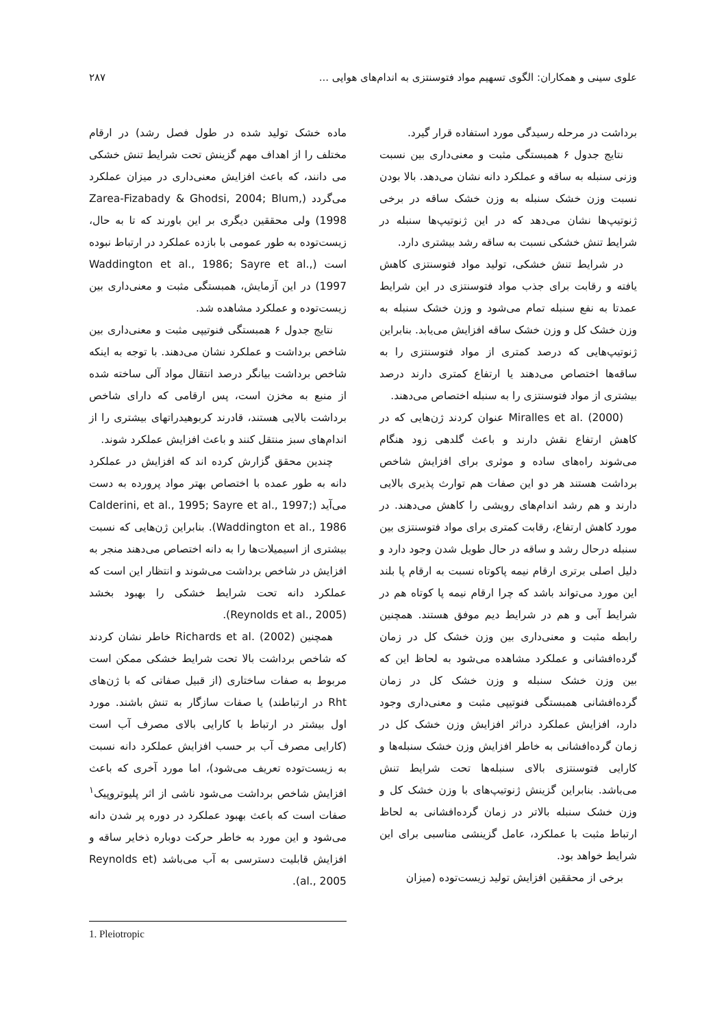علوی سینی و همکاران: الگوی تسهیم مواد فتوسنتزی به اندام‌های هوایی ... ۲۸۷
برداشت در مرحله رسیدگی مورد استفاده قرار گیرد.
نتایج جدول ۶ همبستگی مثبت و معنی‌داری بین نسبت وزنی سنبله به ساقه و عملکرد دانه نشان می‌دهد. بالا بودن نسبت وزن خشک سنبله به وزن خشک ساقه در برخی ژنوتیپ‌ها نشان می‌دهد که در این ژنوتیپ‌ها سنبله در شرایط تنش خشکی نسبت به ساقه رشد بیشتری دارد.
در شرایط تنش خشکی، تولید مواد فتوسنتزی کاهش یافته و رقابت برای جذب مواد فتوسنتزی در این شرایط عمدتا به نفع سنبله تمام می‌شود و وزن خشک سنبله به وزن خشک کل و وزن خشک ساقه افزایش می‌یابد. بنابراین ژنوتیپ‌هایی که درصد کمتری از مواد فتوسنتزی را به ساقه‌ها اختصاص می‌دهند یا ارتفاع کمتری دارند درصد بیشتری از مواد فتوسنتزی را به سنبله اختصاص می‌دهند.
Miralles et al. (2000) عنوان کردند ژن‌هایی که در کاهش ارتفاع نقش دارند و باعث گلدهی زود هنگام می‌شوند راه‌های ساده و موثری برای افزایش شاخص برداشت هستند هر دو این صفات هم توارث پذیری بالایی دارند و هم رشد اندام‌های رویشی را کاهش می‌دهند. در مورد کاهش ارتفاع، رقابت کمتری برای مواد فتوسنتزی بین سنبله درحال رشد و ساقه در حال طویل شدن وجود دارد و دلیل اصلی برتری ارقام نیمه پاکوتاه نسبت به ارقام پا بلند این مورد می‌تواند باشد که چرا ارقام نیمه پا کوتاه هم در شرایط آبی و هم در شرایط دیم موفق هستند. همچنین رابطه مثبت و معنی‌داری بین وزن خشک کل در زمان گرده‌افشانی و عملکرد مشاهده می‌شود به لحاظ این که بین وزن خشک سنبله و وزن خشک کل در زمان گرده‌افشانی همبستگی فنوتیپی مثبت و معنی‌داری وجود دارد، افزایش عملکرد دراثر افزایش وزن خشک کل در زمان گرده‌افشانی به خاطر افزایش وزن خشک سنبله‌ها و کارایی فتوسنتزی بالای سنبله‌ها تحت شرایط تنش می‌باشد. بنابراین گزینش ژنوتیپ‌های با وزن خشک کل و وزن خشک سنبله بالاتر در زمان گرده‌افشانی به لحاظ ارتباط مثبت با عملکرد، عامل گزینشی مناسبی برای این شرایط خواهد بود.
برخی از محققین افزایش تولید زیست‌توده (میزان
ماده خشک تولید شده در طول فصل رشد) در ارقام مختلف را از اهداف مهم گزینش تحت شرایط تنش خشکی می دانند، که باعث افزایش معنی‌داری در میزان عملکرد می‌گردد (Zarea-Fizabady & Ghodsi, 2004; Blum, 1998) ولی محققین دیگری بر این باورند که تا به حال، زیست‌توده به طور عمومی با بازده عملکرد در ارتباط نبوده است (Waddington et al., 1986; Sayre et al., 1997) در این آزمایش، همبستگی مثبت و معنی‌داری بین زیست‌توده و عملکرد مشاهده شد.
نتایج جدول ۶ همبستگی فنوتیپی مثبت و معنی‌داری بین شاخص برداشت و عملکرد نشان می‌دهند. با توجه به اینکه شاخص برداشت بیانگر درصد انتقال مواد آلی ساخته شده از منبع به مخزن است، پس ارقامی که دارای شاخص برداشت بالایی هستند، قادرند کربوهیدراتهای بیشتری را از اندام‌های سبز منتقل کنند و باعث افزایش عملکرد شوند.
چندین محقق گزارش کرده اند که افزایش در عملکرد دانه به طور عمده با اختصاص بهتر مواد پرورده به دست می‌آید (Calderini, et al., 1995; Sayre et al., 1997; Waddington et al., 1986). بنابراین ژن‌هایی که نسبت بیشتری از اسیمیلات‌ها را به دانه اختصاص می‌دهند منجر به افزایش در شاخص برداشت می‌شوند و انتظار این است که عملکرد دانه تحت شرایط خشکی را بهبود بخشد (Reynolds et al., 2005).
همچنین Richards et al. (2002) خاطر نشان کردند که شاخص برداشت بالا تحت شرایط خشکی ممکن است مربوط به صفات ساختاری (از قبیل صفاتی که با ژن‌های Rht در ارتباطند) یا صفات سازگار به تنش باشند. مورد اول بیشتر در ارتباط با کارایی بالای مصرف آب است (کارایی مصرف آب بر حسب افزایش عملکرد دانه نسبت به زیست‌توده تعریف می‌شود)، اما مورد آخری که باعث افزایش شاخص برداشت می‌شود ناشی از اثر پلیوتروپیک<sup>۱</sup> صفات است که باعث بهبود عملکرد در دوره پر شدن دانه می‌شود و این مورد به خاطر حرکت دوباره ذخایر ساقه و افزایش قابلیت دسترسی به آب می‌باشد (Reynolds et al., 2005).
1. Pleiotropic